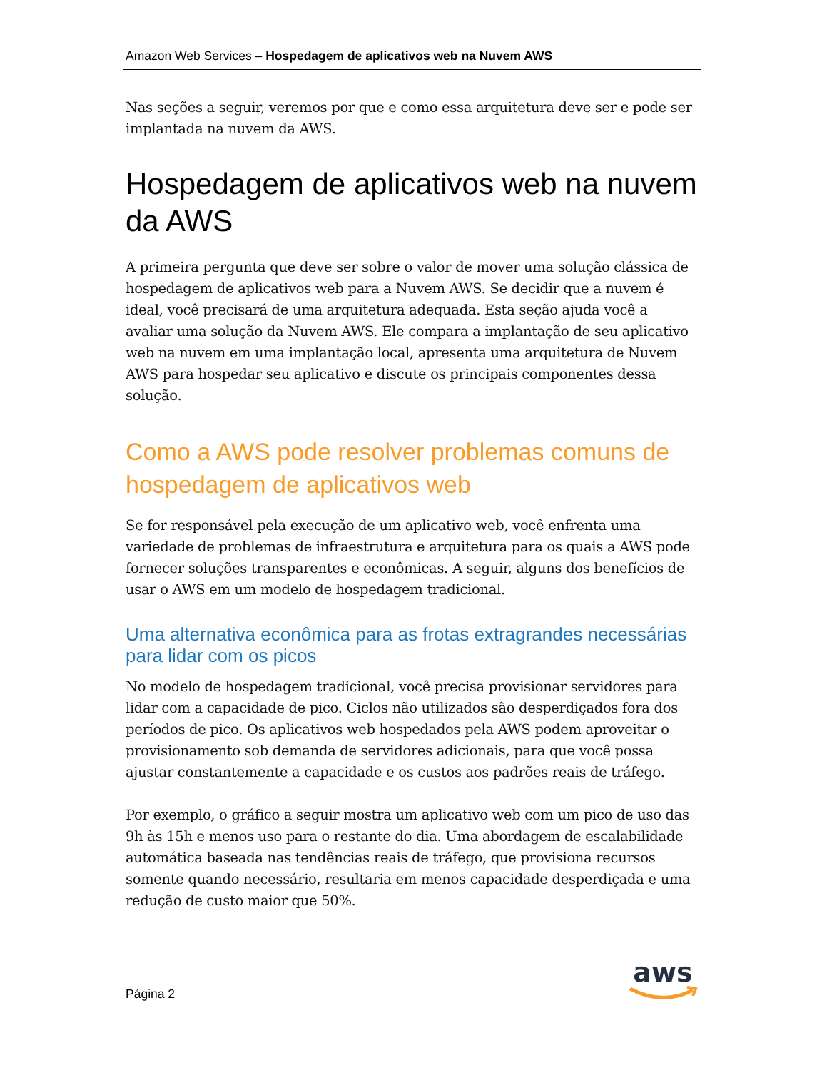Amazon Web Services – Hospedagem de aplicativos web na Nuvem AWS
Nas seções a seguir, veremos por que e como essa arquitetura deve ser e pode ser implantada na nuvem da AWS.
Hospedagem de aplicativos web na nuvem da AWS
A primeira pergunta que deve ser sobre o valor de mover uma solução clássica de hospedagem de aplicativos web para a Nuvem AWS. Se decidir que a nuvem é ideal, você precisará de uma arquitetura adequada. Esta seção ajuda você a avaliar uma solução da Nuvem AWS. Ele compara a implantação de seu aplicativo web na nuvem em uma implantação local, apresenta uma arquitetura de Nuvem AWS para hospedar seu aplicativo e discute os principais componentes dessa solução.
Como a AWS pode resolver problemas comuns de hospedagem de aplicativos web
Se for responsável pela execução de um aplicativo web, você enfrenta uma variedade de problemas de infraestrutura e arquitetura para os quais a AWS pode fornecer soluções transparentes e econômicas. A seguir, alguns dos benefícios de usar o AWS em um modelo de hospedagem tradicional.
Uma alternativa econômica para as frotas extragrandes necessárias para lidar com os picos
No modelo de hospedagem tradicional, você precisa provisionar servidores para lidar com a capacidade de pico. Ciclos não utilizados são desperdiçados fora dos períodos de pico. Os aplicativos web hospedados pela AWS podem aproveitar o provisionamento sob demanda de servidores adicionais, para que você possa ajustar constantemente a capacidade e os custos aos padrões reais de tráfego.
Por exemplo, o gráfico a seguir mostra um aplicativo web com um pico de uso das 9h às 15h e menos uso para o restante do dia. Uma abordagem de escalabilidade automática baseada nas tendências reais de tráfego, que provisiona recursos somente quando necessário, resultaria em menos capacidade desperdiçada e uma redução de custo maior que 50%.
Página 2
aws